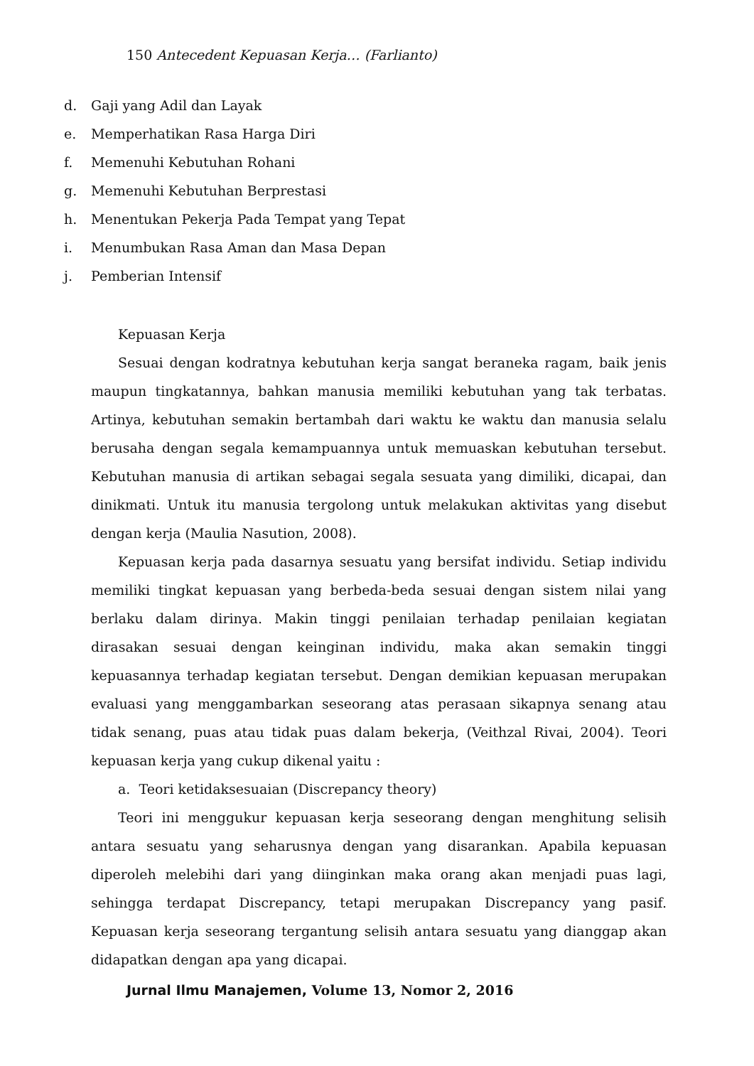150 Antecedent Kepuasan Kerja… (Farlianto)
d. Gaji yang Adil dan Layak
e. Memperhatikan Rasa Harga Diri
f. Memenuhi Kebutuhan Rohani
g. Memenuhi Kebutuhan Berprestasi
h. Menentukan Pekerja Pada Tempat yang Tepat
i. Menumbukan Rasa Aman dan Masa Depan
j. Pemberian Intensif
Kepuasan Kerja
Sesuai dengan kodratnya kebutuhan kerja sangat beraneka ragam, baik jenis maupun tingkatannya, bahkan manusia memiliki kebutuhan yang tak terbatas. Artinya, kebutuhan semakin bertambah dari waktu ke waktu dan manusia selalu berusaha dengan segala kemampuannya untuk memuaskan kebutuhan tersebut. Kebutuhan manusia di artikan sebagai segala sesuata yang dimiliki, dicapai, dan dinikmati. Untuk itu manusia tergolong untuk melakukan aktivitas yang disebut dengan kerja (Maulia Nasution, 2008).
Kepuasan kerja pada dasarnya sesuatu yang bersifat individu. Setiap individu memiliki tingkat kepuasan yang berbeda-beda sesuai dengan sistem nilai yang berlaku dalam dirinya. Makin tinggi penilaian terhadap penilaian kegiatan dirasakan sesuai dengan keinginan individu, maka akan semakin tinggi kepuasannya terhadap kegiatan tersebut. Dengan demikian kepuasan merupakan evaluasi yang menggambarkan seseorang atas perasaan sikapnya senang atau tidak senang, puas atau tidak puas dalam bekerja, (Veithzal Rivai, 2004). Teori kepuasan kerja yang cukup dikenal yaitu :
a. Teori ketidaksesuaian (Discrepancy theory)
Teori ini menggukur kepuasan kerja seseorang dengan menghitung selisih antara sesuatu yang seharusnya dengan yang disarankan. Apabila kepuasan diperoleh melebihi dari yang diinginkan maka orang akan menjadi puas lagi, sehingga terdapat Discrepancy, tetapi merupakan Discrepancy yang pasif. Kepuasan kerja seseorang tergantung selisih antara sesuatu yang dianggap akan didapatkan dengan apa yang dicapai.
Jurnal Ilmu Manajemen, Volume 13, Nomor 2, 2016